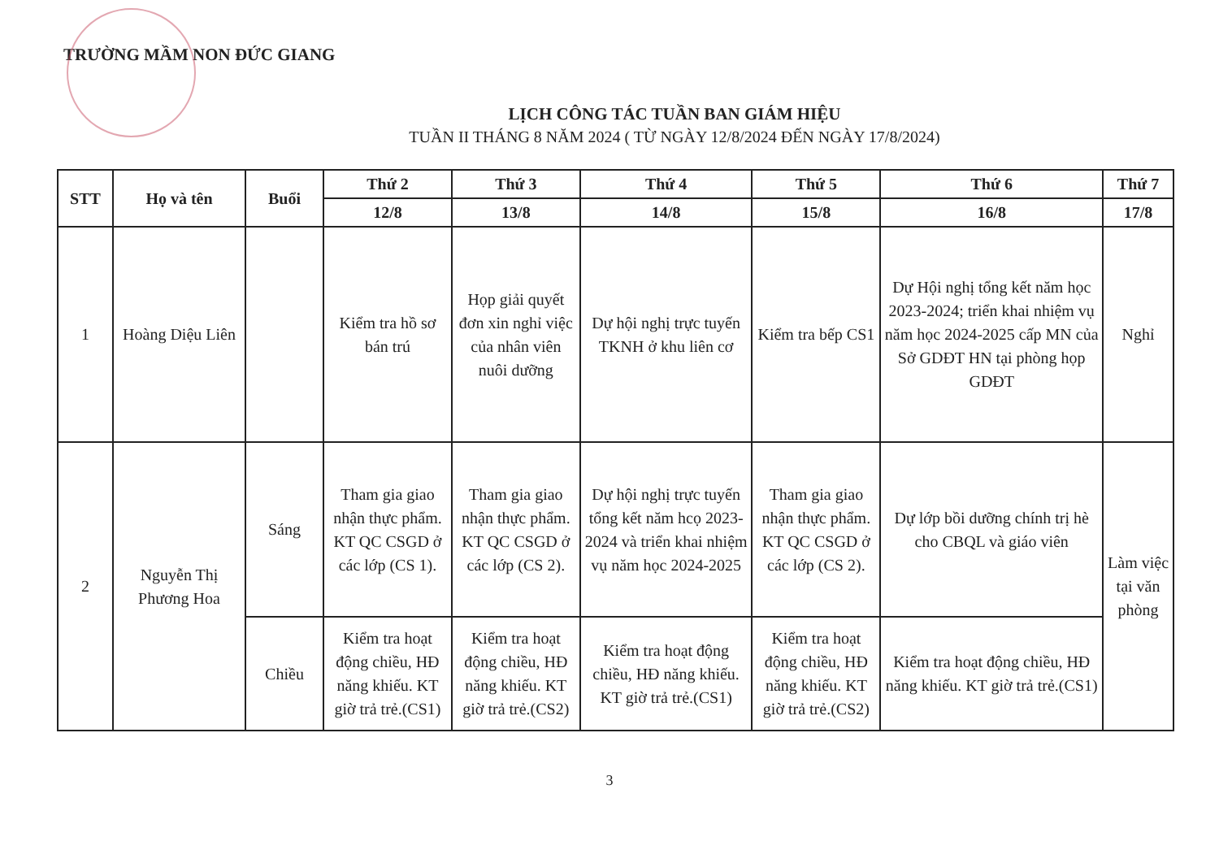TRƯỜNG MẦM NON ĐỨC GIANG
LỊCH CÔNG TÁC TUẦN BAN GIÁM HIỆU
TUẦN II THÁNG 8 NĂM 2024 ( TỪ NGÀY 12/8/2024 ĐẾN NGÀY 17/8/2024)
| STT | Họ và tên | Buổi | Thứ 2 | Thứ 3 | Thứ 4 | Thứ 5 | Thứ 6 | Thứ 7 |
| --- | --- | --- | --- | --- | --- | --- | --- | --- |
| | | | 12/8 | 13/8 | 14/8 | 15/8 | 16/8 | 17/8 |
| 1 | Hoàng Diệu Liên | | Kiểm tra hồ sơ bán trú | Họp giải quyết đơn xin nghỉ việc của nhân viên nuôi dưỡng | Dự hội nghị trực tuyến TKNH ở khu liên cơ | Kiểm tra bếp CS1 | Dự Hội nghị tổng kết năm học 2023-2024; triển khai nhiệm vụ năm học 2024-2025 cấp MN của Sở GDĐT HN tại phòng họp GDĐT | Nghỉ |
| 2 | Nguyễn Thị Phương Hoa | Sáng | Tham gia giao nhận thực phẩm. KT QC CSGD ở các lớp (CS 1). | Tham gia giao nhận thực phẩm. KT QC CSGD ở các lớp (CS 2). | Dự hội nghị trực tuyến tổng kết năm hcọ 2023-2024 và triển khai nhiệm vụ năm học 2024-2025 | Tham gia giao nhận thực phẩm. KT QC CSGD ở các lớp (CS 2). | Dự lớp bồi dưỡng chính trị hè cho CBQL và giáo viên | Làm việc tại văn phòng |
| | | Chiều | Kiểm tra hoạt động chiều, HĐ năng khiếu. KT giờ trả trẻ.(CS1) | Kiểm tra hoạt động chiều, HĐ năng khiếu. KT giờ trả trẻ.(CS2) | Kiểm tra hoạt động chiều, HĐ năng khiếu. KT giờ trả trẻ.(CS1) | Kiểm tra hoạt động chiều, HĐ năng khiếu. KT giờ trả trẻ.(CS2) | Kiểm tra hoạt động chiều, HĐ năng khiếu. KT giờ trả trẻ.(CS1) | |
3